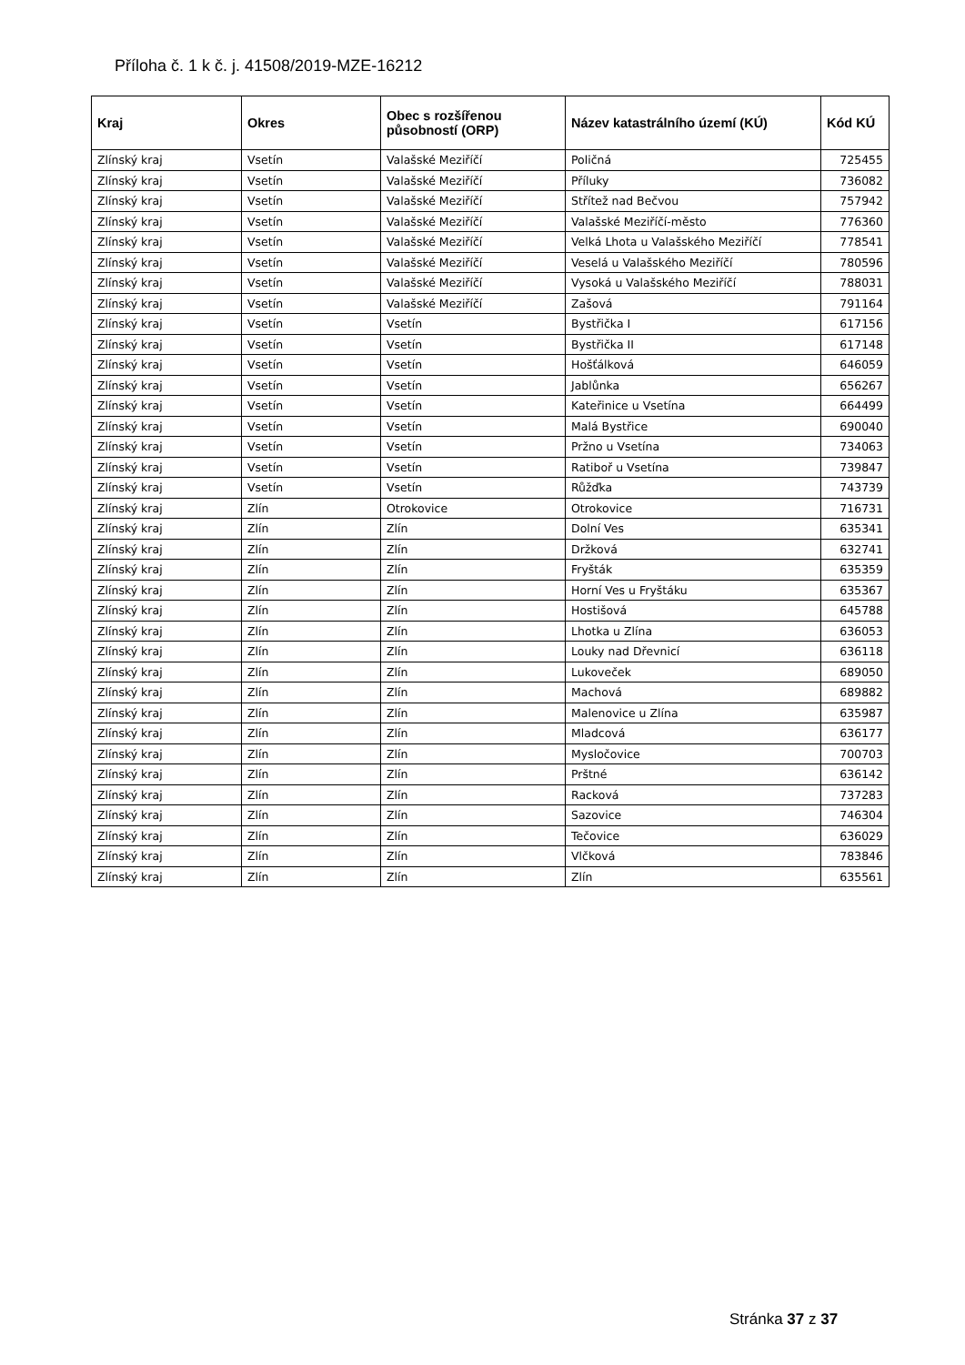Příloha č. 1 k č. j. 41508/2019-MZE-16212
| Kraj | Okres | Obec s rozšířenou působností (ORP) | Název katastrálního území (KÚ) | Kód KÚ |
| --- | --- | --- | --- | --- |
| Zlínský kraj | Vsetín | Valašské Meziříčí | Poličná | 725455 |
| Zlínský kraj | Vsetín | Valašské Meziříčí | Příluky | 736082 |
| Zlínský kraj | Vsetín | Valašské Meziříčí | Střítež nad Bečvou | 757942 |
| Zlínský kraj | Vsetín | Valašské Meziříčí | Valašské Meziříčí-město | 776360 |
| Zlínský kraj | Vsetín | Valašské Meziříčí | Velká Lhota u Valašského Meziříčí | 778541 |
| Zlínský kraj | Vsetín | Valašské Meziříčí | Veselá u Valašského Meziříčí | 780596 |
| Zlínský kraj | Vsetín | Valašské Meziříčí | Vysoká u Valašského Meziříčí | 788031 |
| Zlínský kraj | Vsetín | Valašské Meziříčí | Zašová | 791164 |
| Zlínský kraj | Vsetín | Vsetín | Bystřička I | 617156 |
| Zlínský kraj | Vsetín | Vsetín | Bystřička II | 617148 |
| Zlínský kraj | Vsetín | Vsetín | Hošťálková | 646059 |
| Zlínský kraj | Vsetín | Vsetín | Jablůnka | 656267 |
| Zlínský kraj | Vsetín | Vsetín | Kateřinice u Vsetína | 664499 |
| Zlínský kraj | Vsetín | Vsetín | Malá Bystřice | 690040 |
| Zlínský kraj | Vsetín | Vsetín | Pržno u Vsetína | 734063 |
| Zlínský kraj | Vsetín | Vsetín | Ratiboř u Vsetína | 739847 |
| Zlínský kraj | Vsetín | Vsetín | Růžďka | 743739 |
| Zlínský kraj | Zlín | Otrokovice | Otrokovice | 716731 |
| Zlínský kraj | Zlín | Zlín | Dolní Ves | 635341 |
| Zlínský kraj | Zlín | Zlín | Držková | 632741 |
| Zlínský kraj | Zlín | Zlín | Fryšták | 635359 |
| Zlínský kraj | Zlín | Zlín | Horní Ves u Fryštáku | 635367 |
| Zlínský kraj | Zlín | Zlín | Hostišová | 645788 |
| Zlínský kraj | Zlín | Zlín | Lhotka u Zlína | 636053 |
| Zlínský kraj | Zlín | Zlín | Louky nad Dřevnicí | 636118 |
| Zlínský kraj | Zlín | Zlín | Lukoveček | 689050 |
| Zlínský kraj | Zlín | Zlín | Machová | 689882 |
| Zlínský kraj | Zlín | Zlín | Malenovice u Zlína | 635987 |
| Zlínský kraj | Zlín | Zlín | Mladcová | 636177 |
| Zlínský kraj | Zlín | Zlín | Mysločovice | 700703 |
| Zlínský kraj | Zlín | Zlín | Prštné | 636142 |
| Zlínský kraj | Zlín | Zlín | Racková | 737283 |
| Zlínský kraj | Zlín | Zlín | Sazovice | 746304 |
| Zlínský kraj | Zlín | Zlín | Tečovice | 636029 |
| Zlínský kraj | Zlín | Zlín | Vlčková | 783846 |
| Zlínský kraj | Zlín | Zlín | Zlín | 635561 |
Stránka 37 z 37